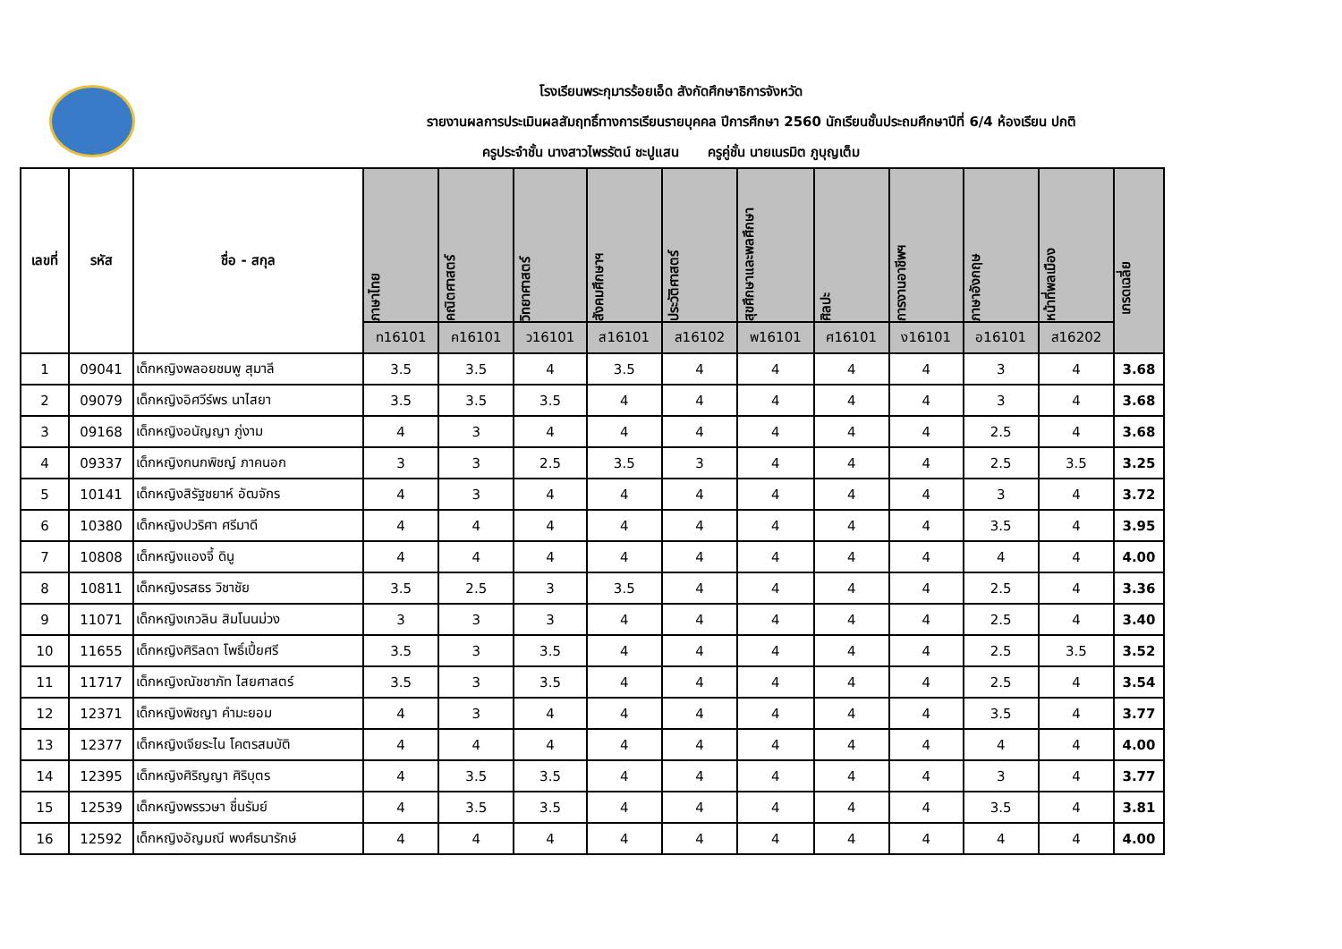โรงเรียนพระกุมารร้อยเอ็ด สังกัดศึกษาธิการจังหวัด
รายงานผลการประเมินผลสัมฤทธิ์ทางการเรียนรายบุคคล ปีการศึกษา 2560 นักเรียนชั้นประถมศึกษาปีที่ 6/4 ห้องเรียน ปกติ
ครูประจำชั้น นางสาวไพรรัตน์ ชะปูแสน ครูคู่ชั้น นายเนรมิต ภูบุญเต็ม
| เลขที่ | รหัส | ชื่อ - สกุล | ภาษาไทย | คณิตศาสตร์ | วิทยาศาสตร์ | สังคมศึกษาฯ | ประวัติศาสตร์ | สุขศึกษาและพลศึกษา | ศิลปะ | การงานอาชีพฯ | ภาษาอังกฤษ | หน้าที่พลเมือง | เกรดเฉลี่ย |
| --- | --- | --- | --- | --- | --- | --- | --- | --- | --- | --- | --- | --- | --- |
| | | | ท16101 | ค16101 | ว16101 | ส16101 | ส16102 | พ16101 | ศ16101 | ง16101 | อ16101 | ส16202 | |
| 1 | 09041 | เด็กหญิงพลอยชมพู สุมาลี | 3.5 | 3.5 | 4 | 3.5 | 4 | 4 | 4 | 4 | 3 | 4 | 3.68 |
| 2 | 09079 | เด็กหญิงอิศวีร์พร นาไสยา | 3.5 | 3.5 | 3.5 | 4 | 4 | 4 | 4 | 4 | 3 | 4 | 3.68 |
| 3 | 09168 | เด็กหญิงอนัญญา ภู่งาม | 4 | 3 | 4 | 4 | 4 | 4 | 4 | 4 | 2.5 | 4 | 3.68 |
| 4 | 09337 | เด็กหญิงกนกพิชญ์ ภาคนอก | 3 | 3 | 2.5 | 3.5 | 3 | 4 | 4 | 4 | 2.5 | 3.5 | 3.25 |
| 5 | 10141 | เด็กหญิงสิรัฐชยาห์ อัฒจักร | 4 | 3 | 4 | 4 | 4 | 4 | 4 | 4 | 3 | 4 | 3.72 |
| 6 | 10380 | เด็กหญิงปวริศา ศรีมาดี | 4 | 4 | 4 | 4 | 4 | 4 | 4 | 4 | 3.5 | 4 | 3.95 |
| 7 | 10808 | เด็กหญิงแองจี้ ดินู | 4 | 4 | 4 | 4 | 4 | 4 | 4 | 4 | 4 | 4 | 4.00 |
| 8 | 10811 | เด็กหญิงรสธร วิชาชัย | 3.5 | 2.5 | 3 | 3.5 | 4 | 4 | 4 | 4 | 2.5 | 4 | 3.36 |
| 9 | 11071 | เด็กหญิงเกวลิน สิมโนนม่วง | 3 | 3 | 3 | 4 | 4 | 4 | 4 | 4 | 2.5 | 4 | 3.40 |
| 10 | 11655 | เด็กหญิงศิริลดา โพธิ์เปี้ยศรี | 3.5 | 3 | 3.5 | 4 | 4 | 4 | 4 | 4 | 2.5 | 3.5 | 3.52 |
| 11 | 11717 | เด็กหญิงณัชชาภัท ไสยศาสตร์ | 3.5 | 3 | 3.5 | 4 | 4 | 4 | 4 | 4 | 2.5 | 4 | 3.54 |
| 12 | 12371 | เด็กหญิงพิชญา คำมะยอม | 4 | 3 | 4 | 4 | 4 | 4 | 4 | 4 | 3.5 | 4 | 3.77 |
| 13 | 12377 | เด็กหญิงเจียระไน โคตรสมบัติ | 4 | 4 | 4 | 4 | 4 | 4 | 4 | 4 | 4 | 4 | 4.00 |
| 14 | 12395 | เด็กหญิงศิริญญา ศิริบุตร | 4 | 3.5 | 3.5 | 4 | 4 | 4 | 4 | 4 | 3 | 4 | 3.77 |
| 15 | 12539 | เด็กหญิงพรรวษา ชื่นรัมย์ | 4 | 3.5 | 3.5 | 4 | 4 | 4 | 4 | 4 | 3.5 | 4 | 3.81 |
| 16 | 12592 | เด็กหญิงอัญมณี พงศ์ธนารักษ์ | 4 | 4 | 4 | 4 | 4 | 4 | 4 | 4 | 4 | 4 | 4.00 |